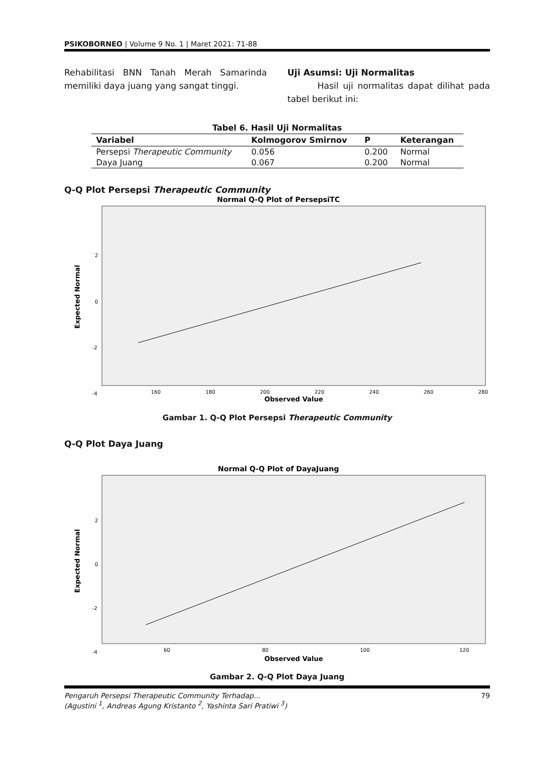PSIKOBORNEO | Volume 9 No. 1 | Maret 2021: 71-88
Rehabilitasi BNN Tanah Merah Samarinda memiliki daya juang yang sangat tinggi.
Uji Asumsi: Uji Normalitas
Hasil uji normalitas dapat dilihat pada tabel berikut ini:
Tabel 6. Hasil Uji Normalitas
| Variabel | Kolmogorov Smirnov | P | Keterangan |
| --- | --- | --- | --- |
| Persepsi Therapeutic Community | 0.056 | 0.200 | Normal |
| Daya Juang | 0.067 | 0.200 | Normal |
Q-Q Plot Persepsi Therapeutic Community
Normal Q-Q Plot of PersepsiTC
2
0
-2
-4
160
180
200
220
240
260
280
Observed Value
Expected Normal
Gambar 1. Q-Q Plot Persepsi Therapeutic Community
Q-Q Plot Daya Juang
Normal Q-Q Plot of DayaJuang
2
0
-2
-4
60
80
100
120
Observed Value
Expected Normal
Gambar 2. Q-Q Plot Daya Juang
Pengaruh Persepsi Therapeutic Community Terhadap...
(Agustini <sup>1</sup>, Andreas Agung Kristanto <sup>2</sup>, Yashinta Sari Pratiwi <sup>3</sup>)
79